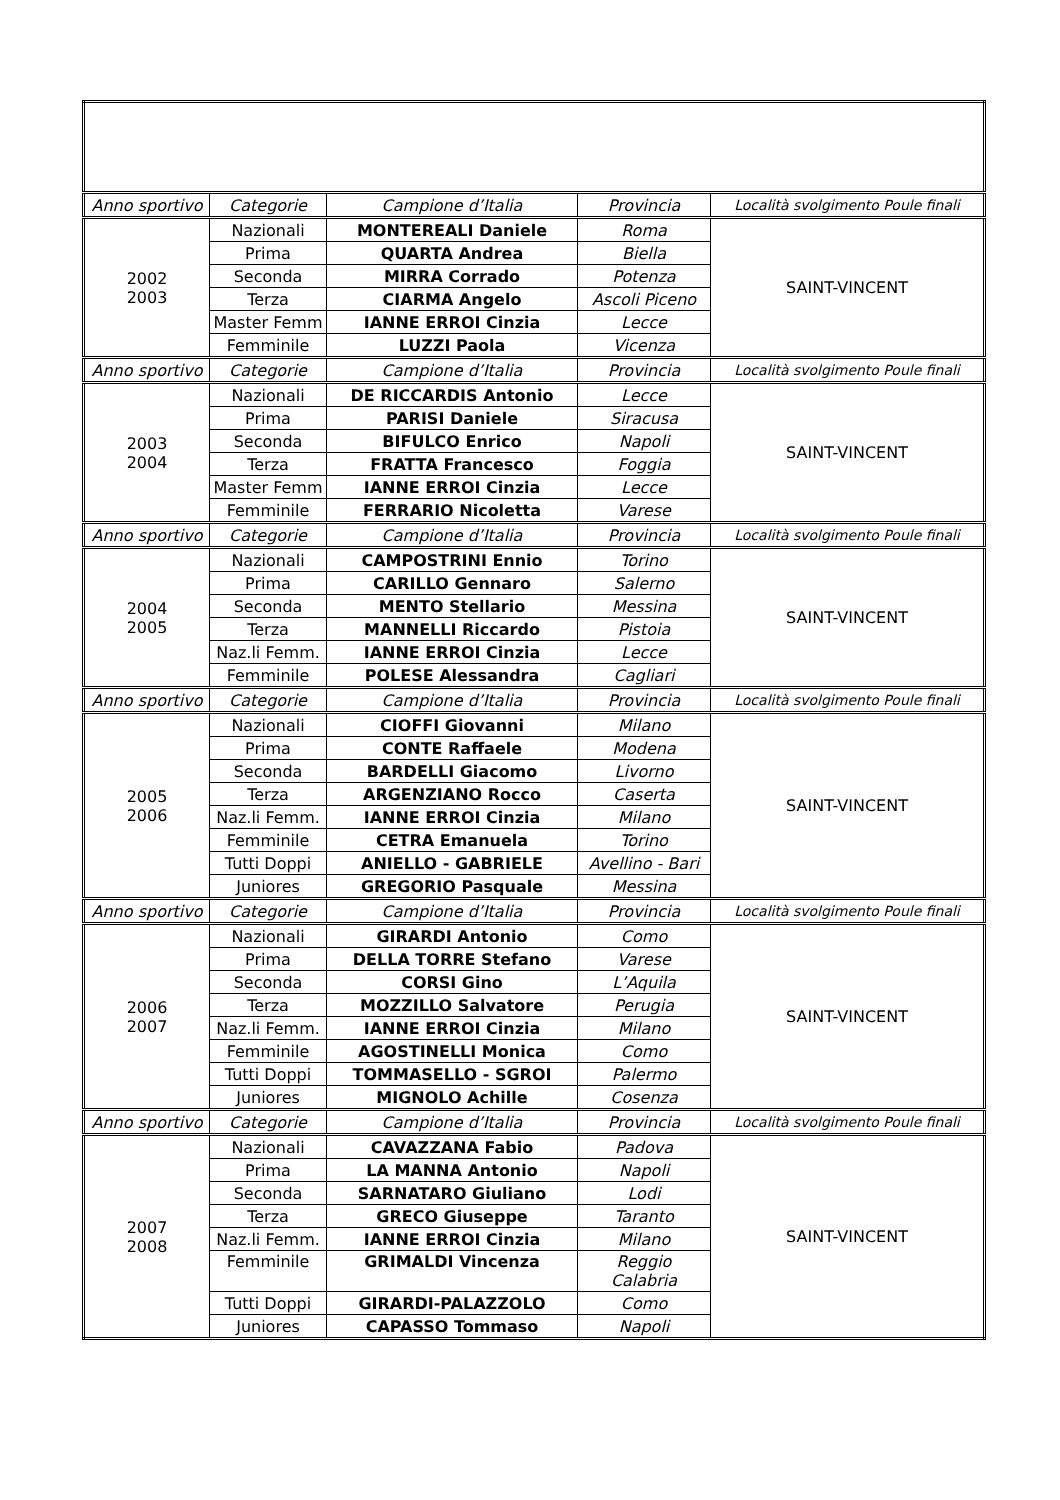| Anno sportivo | Categorie | Campione d’Italia | Provincia | Località svolgimento Poule finali |
| --- | --- | --- | --- | --- |
| 2002 2003 | Nazionali | MONTEREALI Daniele | Roma | SAINT-VINCENT |
| | Prima | QUARTA Andrea | Biella | |
| | Seconda | MIRRA Corrado | Potenza | |
| | Terza | CIARMA Angelo | Ascoli Piceno | |
| | Master Femm | IANNE ERROI Cinzia | Lecce | |
| | Femminile | LUZZI Paola | Vicenza | |
| Anno sportivo | Categorie | Campione d’Italia | Provincia | Località svolgimento Poule finali |
| 2003 2004 | Nazionali | DE RICCARDIS Antonio | Lecce | SAINT-VINCENT |
| | Prima | PARISI Daniele | Siracusa | |
| | Seconda | BIFULCO Enrico | Napoli | |
| | Terza | FRATTA Francesco | Foggia | |
| | Master Femm | IANNE ERROI Cinzia | Lecce | |
| | Femminile | FERRARIO Nicoletta | Varese | |
| Anno sportivo | Categorie | Campione d’Italia | Provincia | Località svolgimento Poule finali |
| 2004 2005 | Nazionali | CAMPOSTRINI Ennio | Torino | SAINT-VINCENT |
| | Prima | CARILLO Gennaro | Salerno | |
| | Seconda | MENTO Stellario | Messina | |
| | Terza | MANNELLI Riccardo | Pistoia | |
| | Naz.li Femm. | IANNE ERROI Cinzia | Lecce | |
| | Femminile | POLESE Alessandra | Cagliari | |
| Anno sportivo | Categorie | Campione d’Italia | Provincia | Località svolgimento Poule finali |
| 2005 2006 | Nazionali | CIOFFI Giovanni | Milano | SAINT-VINCENT |
| | Prima | CONTE Raffaele | Modena | |
| | Seconda | BARDELLI Giacomo | Livorno | |
| | Terza | ARGENZIANO Rocco | Caserta | |
| | Naz.li Femm. | IANNE ERROI Cinzia | Milano | |
| | Femminile | CETRA Emanuela | Torino | |
| | Tutti Doppi | ANIELLO - GABRIELE | Avellino - Bari | |
| | Juniores | GREGORIO Pasquale | Messina | |
| Anno sportivo | Categorie | Campione d’Italia | Provincia | Località svolgimento Poule finali |
| 2006 2007 | Nazionali | GIRARDI Antonio | Como | SAINT-VINCENT |
| | Prima | DELLA TORRE Stefano | Varese | |
| | Seconda | CORSI Gino | L’Aquila | |
| | Terza | MOZZILLO Salvatore | Perugia | |
| | Naz.li Femm. | IANNE ERROI Cinzia | Milano | |
| | Femminile | AGOSTINELLI Monica | Como | |
| | Tutti Doppi | TOMMASELLO - SGROI | Palermo | |
| | Juniores | MIGNOLO Achille | Cosenza | |
| Anno sportivo | Categorie | Campione d’Italia | Provincia | Località svolgimento Poule finali |
| 2007 2008 | Nazionali | CAVAZZANA Fabio | Padova | SAINT-VINCENT |
| | Prima | LA MANNA Antonio | Napoli | |
| | Seconda | SARNATARO Giuliano | Lodi | |
| | Terza | GRECO Giuseppe | Taranto | |
| | Naz.li Femm. | IANNE ERROI Cinzia | Milano | |
| | Femminile | GRIMALDI Vincenza | Reggio Calabria | |
| | Tutti Doppi | GIRARDI-PALAZZOLO | Como | |
| | Juniores | CAPASSO Tommaso | Napoli | |